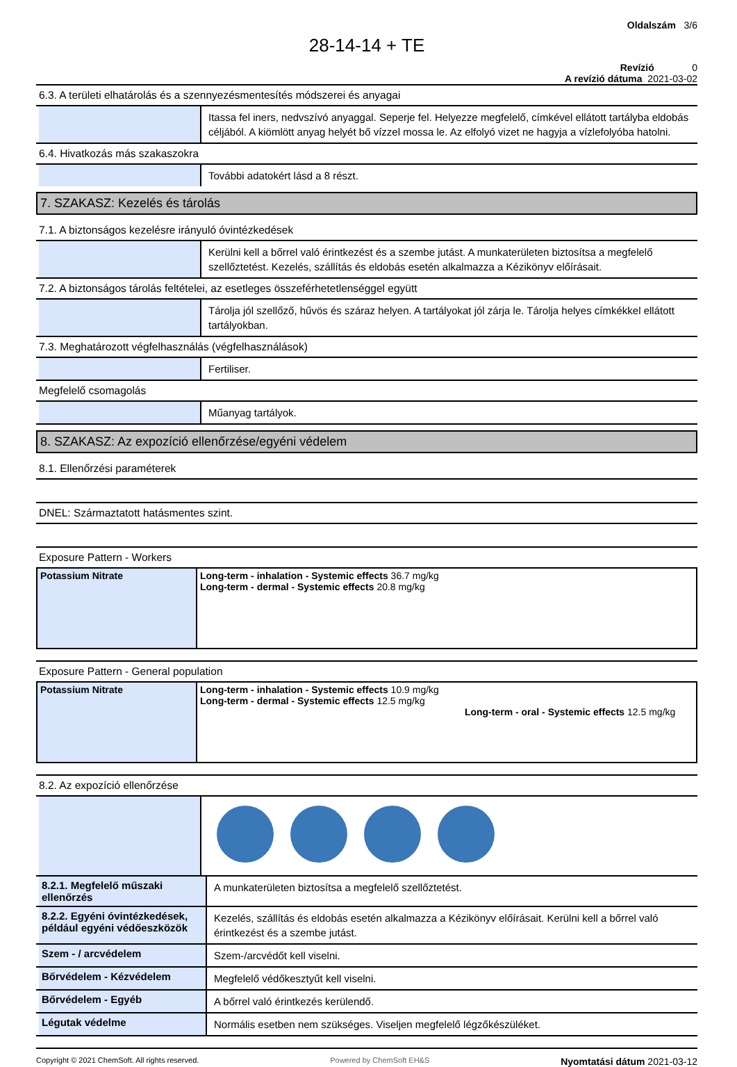Oldalszám 3/6
28-14-14 + TE
Revízió 0
A revízió dátuma 2021-03-02
6.3. A területi elhatárolás és a szennyezésmentesítés módszerei és anyagai
Itassa fel iners, nedvszívó anyaggal. Seperje fel. Helyezze megfelelő, címkével ellátott tartályba eldobás céljából. A kiömlött anyag helyét bő vízzel mossa le. Az elfolyó vizet ne hagyja a vízlefolyóba hatolni.
6.4. Hivatkozás más szakaszokra
További adatokért lásd a 8 részt.
7. SZAKASZ: Kezelés és tárolás
7.1. A biztonságos kezelésre irányuló óvintézkedések
Kerülni kell a bőrrel való érintkezést és a szembe jutást. A munkaterületen biztosítsa a megfelelő szellőztetést. Kezelés, szállítás és eldobás esetén alkalmazza a Kézikönyv előírásait.
7.2. A biztonságos tárolás feltételei, az esetleges összeférhetetlenséggel együtt
Tárolja jól szellőző, hűvös és száraz helyen. A tartályokat jól zárja le. Tárolja helyes címkékkel ellátott tartályokban.
7.3. Meghatározott végfelhasználás (végfelhasználások)
Fertiliser.
Megfelelő csomagolás
Műanyag tartályok.
8. SZAKASZ: Az expozíció ellenőrzése/egyéni védelem
8.1. Ellenőrzési paraméterek
DNEL: Származtatott hatásmentes szint.
Exposure Pattern - Workers
| Potassium Nitrate | Long-term - inhalation - Systemic effects 36.7 mg/kg Long-term - dermal - Systemic effects 20.8 mg/kg |
Exposure Pattern - General population
| Potassium Nitrate | Long-term - inhalation - Systemic effects 10.9 mg/kg Long-term - dermal - Systemic effects 12.5 mg/kg | Long-term - oral - Systemic effects 12.5 mg/kg |
8.2. Az expozíció ellenőrzése
8.2.1. Megfelelő műszaki ellenőrzés
A munkaterületen biztosítsa a megfelelő szellőztetést.
8.2.2. Egyéni óvintézkedések, például egyéni védőeszközök
Kezelés, szállítás és eldobás esetén alkalmazza a Kézikönyv előírásait. Kerülni kell a bőrrel való érintkezést és a szembe jutást.
Szem - / arcvédelem
Szem-/arcvédőt kell viselni.
Bőrvédelem - Kézvédelem
Megfelelő védőkesztyűt kell viselni.
Bőrvédelem - Egyéb
A bőrrel való érintkezés kerülendő.
Légutak védelme
Normális esetben nem szükséges. Viseljen megfelelő légzőkészüléket.
Copyright © 2021 ChemSoft. All rights reserved. Powered by ChemSoft EH&S Nyomtatási dátum 2021-03-12